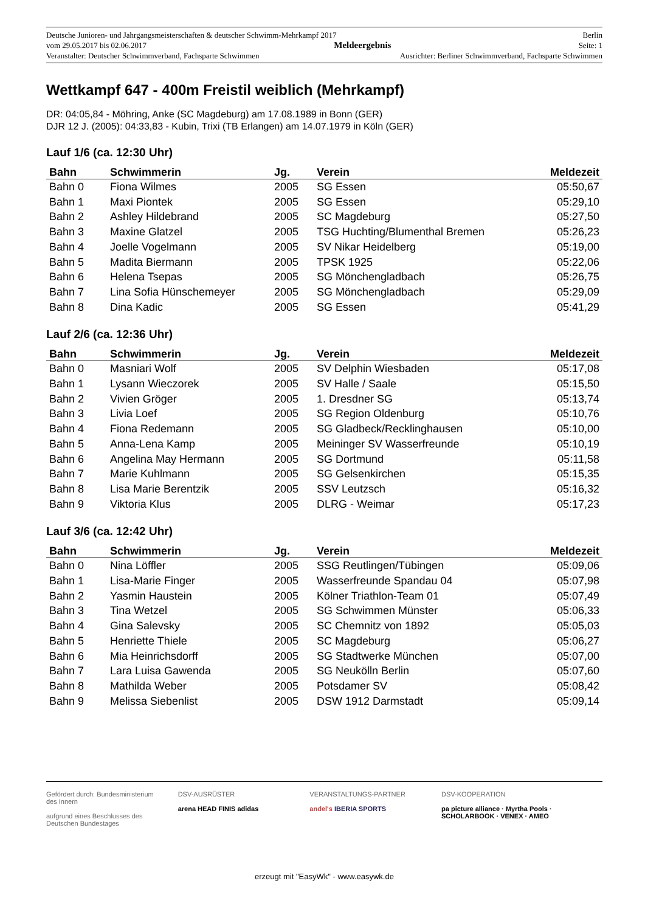Deutsche Junioren- und Jahrgangsmeisterschaften & deutscher Schwimm-Mehrkampf 2017 Berlin
vom 29.05.2017 bis 02.06.2017 Meldeergebnis Seite: 1
Veranstalter: Deutscher Schwimmverband, Fachsparte Schwimmen Ausrichter: Berliner Schwimmverband, Fachsparte Schwimmen
Wettkampf 647 - 400m Freistil weiblich (Mehrkampf)
DR: 04:05,84 - Möhring, Anke (SC Magdeburg) am 17.08.1989 in Bonn (GER)
DJR 12 J. (2005): 04:33,83 - Kubin, Trixi (TB Erlangen) am 14.07.1979 in Köln (GER)
Lauf 1/6 (ca. 12:30 Uhr)
| Bahn | Schwimmerin | Jg. | Verein | Meldezeit |
| --- | --- | --- | --- | --- |
| Bahn 0 | Fiona Wilmes | 2005 | SG Essen | 05:50,67 |
| Bahn 1 | Maxi Piontek | 2005 | SG Essen | 05:29,10 |
| Bahn 2 | Ashley Hildebrand | 2005 | SC Magdeburg | 05:27,50 |
| Bahn 3 | Maxine Glatzel | 2005 | TSG Huchting/Blumenthal Bremen | 05:26,23 |
| Bahn 4 | Joelle Vogelmann | 2005 | SV Nikar Heidelberg | 05:19,00 |
| Bahn 5 | Madita Biermann | 2005 | TPSK 1925 | 05:22,06 |
| Bahn 6 | Helena Tsepas | 2005 | SG Mönchengladbach | 05:26,75 |
| Bahn 7 | Lina Sofia Hünschemeyer | 2005 | SG Mönchengladbach | 05:29,09 |
| Bahn 8 | Dina Kadic | 2005 | SG Essen | 05:41,29 |
Lauf 2/6 (ca. 12:36 Uhr)
| Bahn | Schwimmerin | Jg. | Verein | Meldezeit |
| --- | --- | --- | --- | --- |
| Bahn 0 | Masniari Wolf | 2005 | SV Delphin Wiesbaden | 05:17,08 |
| Bahn 1 | Lysann Wieczorek | 2005 | SV Halle / Saale | 05:15,50 |
| Bahn 2 | Vivien Gröger | 2005 | 1. Dresdner SG | 05:13,74 |
| Bahn 3 | Livia Loef | 2005 | SG Region Oldenburg | 05:10,76 |
| Bahn 4 | Fiona Redemann | 2005 | SG Gladbeck/Recklinghausen | 05:10,00 |
| Bahn 5 | Anna-Lena Kamp | 2005 | Meininger SV Wasserfreunde | 05:10,19 |
| Bahn 6 | Angelina May Hermann | 2005 | SG Dortmund | 05:11,58 |
| Bahn 7 | Marie Kuhlmann | 2005 | SG Gelsenkirchen | 05:15,35 |
| Bahn 8 | Lisa Marie Berentzik | 2005 | SSV Leutzsch | 05:16,32 |
| Bahn 9 | Viktoria Klus | 2005 | DLRG - Weimar | 05:17,23 |
Lauf 3/6 (ca. 12:42 Uhr)
| Bahn | Schwimmerin | Jg. | Verein | Meldezeit |
| --- | --- | --- | --- | --- |
| Bahn 0 | Nina Löffler | 2005 | SSG Reutlingen/Tübingen | 05:09,06 |
| Bahn 1 | Lisa-Marie Finger | 2005 | Wasserfreunde Spandau 04 | 05:07,98 |
| Bahn 2 | Yasmin Haustein | 2005 | Kölner Triathlon-Team 01 | 05:07,49 |
| Bahn 3 | Tina Wetzel | 2005 | SG Schwimmen Münster | 05:06,33 |
| Bahn 4 | Gina Salevsky | 2005 | SC Chemnitz von 1892 | 05:05,03 |
| Bahn 5 | Henriette Thiele | 2005 | SC Magdeburg | 05:06,27 |
| Bahn 6 | Mia Heinrichsdorff | 2005 | SG Stadtwerke München | 05:07,00 |
| Bahn 7 | Lara Luisa Gawenda | 2005 | SG Neukölln Berlin | 05:07,60 |
| Bahn 8 | Mathilda Weber | 2005 | Potsdamer SV | 05:08,42 |
| Bahn 9 | Melissa Siebenlist | 2005 | DSW 1912 Darmstadt | 05:09,14 |
Gefördert durch: Bundesministerium des Innern
aufgrund eines Beschlusses des Deutschen Bundestages
DSV-AUSRÜSTER
arena HEAD FINIS adidas
VERANSTALTUNGS-PARTNER
andel's IBERIA SPORTS
DSV-KOOPERATION
pa picture alliance · Myrtha Pools · SCHOLARBOOK · VENEX · AMEO
erzeugt mit "EasyWk" - www.easywk.de